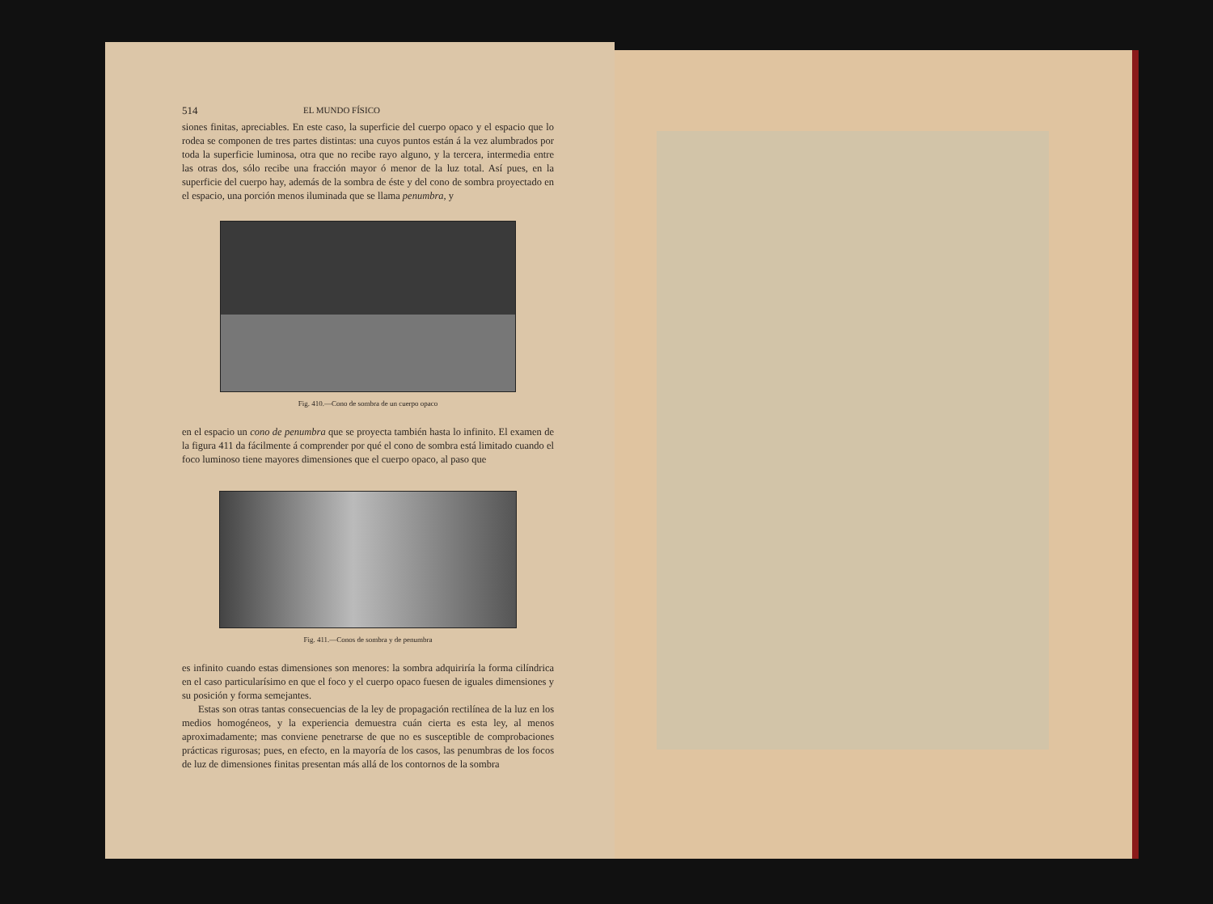514 EL MUNDO FÍSICO
siones finitas, apreciables. En este caso, la superficie del cuerpo opaco y el espacio que lo rodea se componen de tres partes distintas: una cuyos puntos están á la vez alumbrados por toda la superficie luminosa, otra que no recibe rayo alguno, y la tercera, intermedia entre las otras dos, sólo recibe una fracción mayor ó menor de la luz total. Así pues, en la superficie del cuerpo hay, además de la sombra de éste y del cono de sombra proyectado en el espacio, una porción menos iluminada que se llama penumbra, y
Fig. 410.—Cono de sombra de un cuerpo opaco
en el espacio un cono de penumbra que se proyecta también hasta lo infinito. El examen de la figura 411 da fácilmente á comprender por qué el cono de sombra está limitado cuando el foco luminoso tiene mayores dimensiones que el cuerpo opaco, al paso que
Fig. 411.—Conos de sombra y de penumbra
es infinito cuando estas dimensiones son menores: la sombra adquiriría la forma cilíndrica en el caso particularísimo en que el foco y el cuerpo opaco fuesen de iguales dimensiones y su posición y forma semejantes.
Estas son otras tantas consecuencias de la ley de propagación rectilínea de la luz en los medios homogéneos, y la experiencia demuestra cuán cierta es esta ley, al menos aproximadamente; mas conviene penetrarse de que no es susceptible de comprobaciones prácticas rigurosas; pues, en efecto, en la mayoría de los casos, las penumbras de los focos de luz de dimensiones finitas presentan más allá de los contornos de la sombra